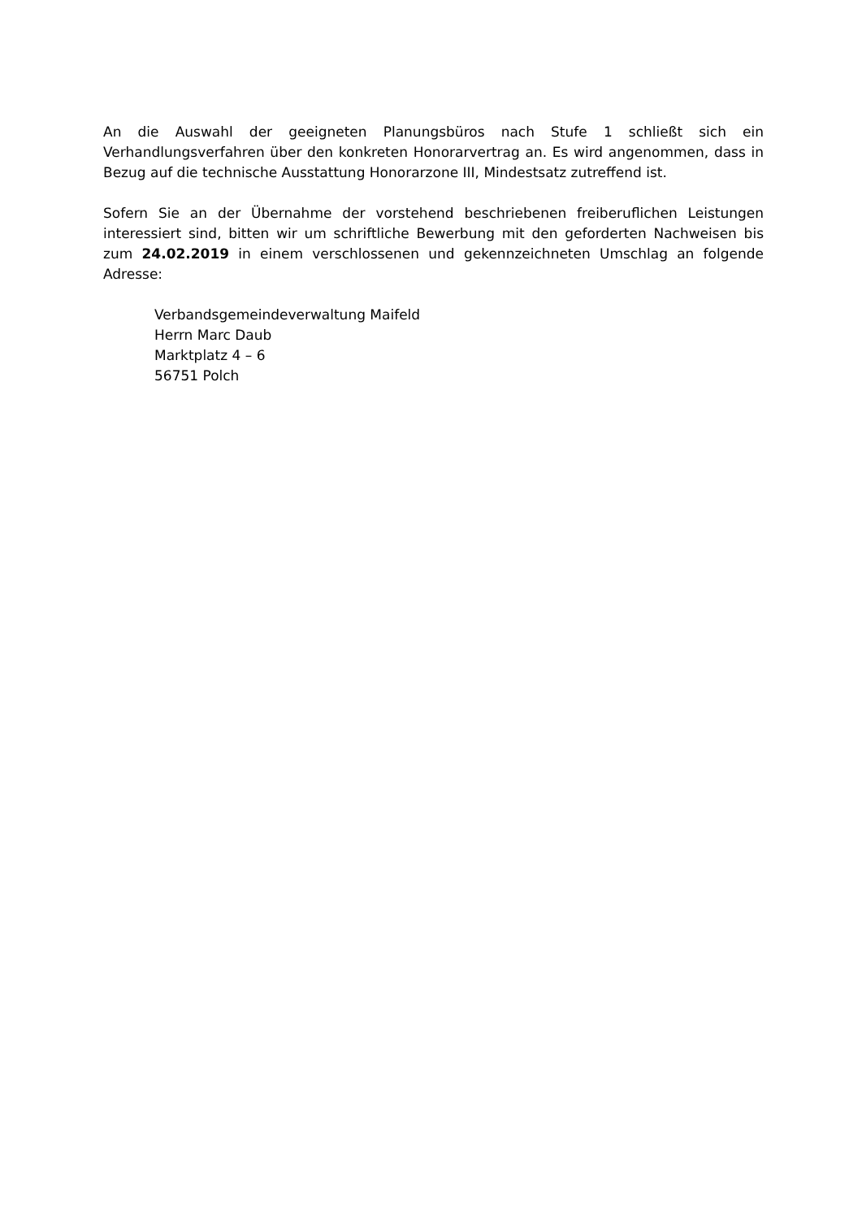An die Auswahl der geeigneten Planungsbüros nach Stufe 1 schließt sich ein Verhandlungsverfahren über den konkreten Honorarvertrag an. Es wird angenommen, dass in Bezug auf die technische Ausstattung Honorarzone III, Mindestsatz zutreffend ist.
Sofern Sie an der Übernahme der vorstehend beschriebenen freiberuflichen Leistungen interessiert sind, bitten wir um schriftliche Bewerbung mit den geforderten Nachweisen bis zum 24.02.2019 in einem verschlossenen und gekennzeichneten Umschlag an folgende Adresse:
Verbandsgemeindeverwaltung Maifeld
Herrn Marc Daub
Marktplatz 4 – 6
56751 Polch